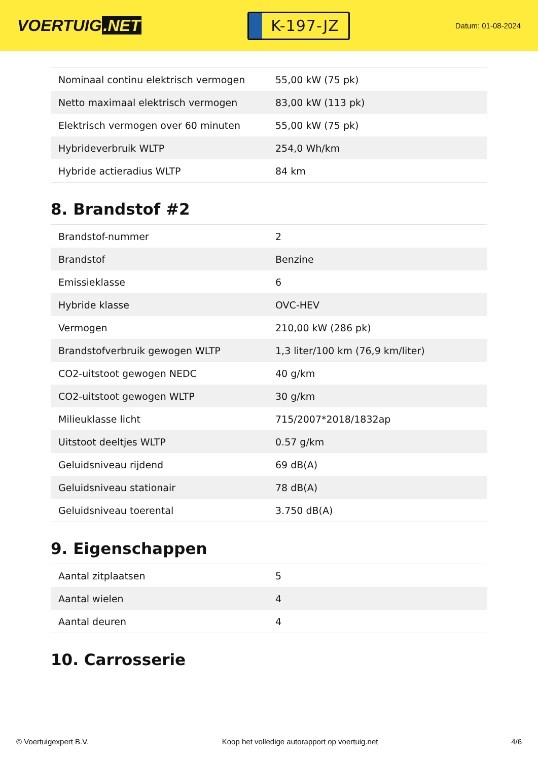VOERTUIG.NET
K-197-JZ
Datum: 01-08-2024
| Nominaal continu elektrisch vermogen | 55,00 kW (75 pk) |
| Netto maximaal elektrisch vermogen | 83,00 kW (113 pk) |
| Elektrisch vermogen over 60 minuten | 55,00 kW (75 pk) |
| Hybrideverbruik WLTP | 254,0 Wh/km |
| Hybride actieradius WLTP | 84 km |
8. Brandstof #2
| Brandstof-nummer | 2 |
| Brandstof | Benzine |
| Emissieklasse | 6 |
| Hybride klasse | OVC-HEV |
| Vermogen | 210,00 kW (286 pk) |
| Brandstofverbruik gewogen WLTP | 1,3 liter/100 km (76,9 km/liter) |
| CO2-uitstoot gewogen NEDC | 40 g/km |
| CO2-uitstoot gewogen WLTP | 30 g/km |
| Milieuklasse licht | 715/2007*2018/1832ap |
| Uitstoot deeltjes WLTP | 0.57 g/km |
| Geluidsniveau rijdend | 69 dB(A) |
| Geluidsniveau stationair | 78 dB(A) |
| Geluidsniveau toerental | 3.750 dB(A) |
9. Eigenschappen
| Aantal zitplaatsen | 5 |
| Aantal wielen | 4 |
| Aantal deuren | 4 |
10. Carrosserie
© Voertuigexpert B.V. Koop het volledige autorapport op voertuig.net 4/6